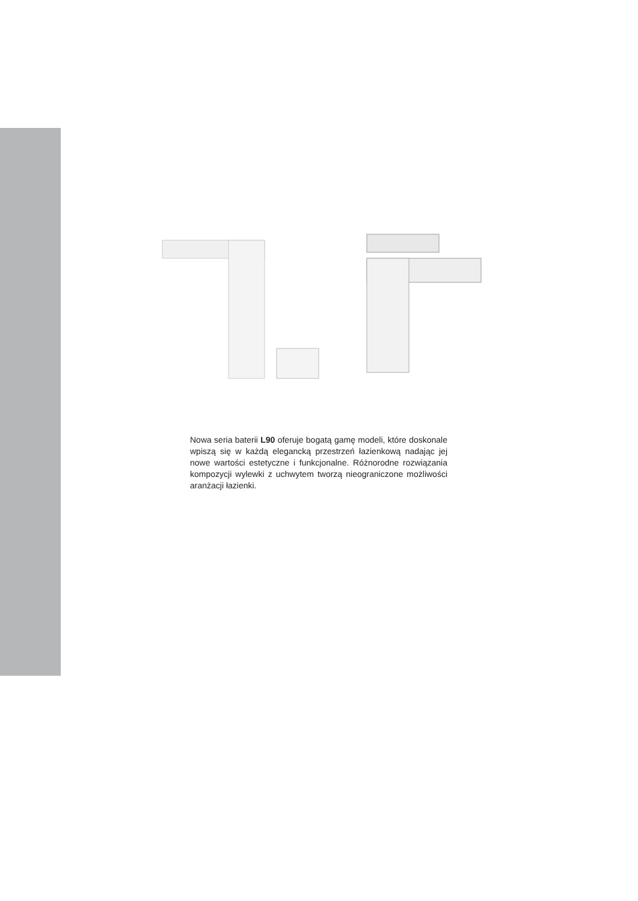Nowa seria baterii L90 oferuje bogatą gamę modeli, które doskonale wpiszą się w każdą elegancką przestrzeń łazienkową nadając jej nowe wartości estetyczne i funkcjonalne. Różnorodne rozwiązania kompozycji wylewki z uchwytem tworzą nieograniczone możliwości aranżacji łazienki.